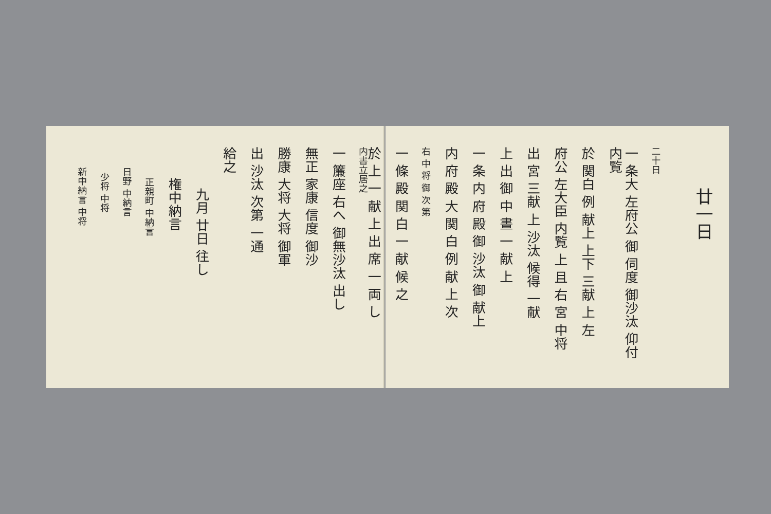内書立居之
一 簾座 右へ 御無沙汰 出し
無正 家康 信度 御沙
勝康 大将 大将 御軍
出 沙汰 次第 一通
給之
九月 廿日 往し
権中納言
正親町 中納言
日野 中納言
少将 中将
新中納言 中将
廿一日
二十日
一 条大 左府公 御 伺度 御沙汰 仰付 内覧
於 関白 例 献上 上下 三献 上 左
府公 左大臣 内覧 上 且 右 宮 中将
出 宮 三献 上 沙汰 候得 一献
上 出 御 中 晝 一 献 上
一 条 内 府 殿 御 沙汰 御 献上
内 府 殿 大 関 白 例 献 上 次
右 中 将 御 次 第
一 條 殿 関 白 一 献 候 之
於 上 一 献 上 出 席 一 両 し